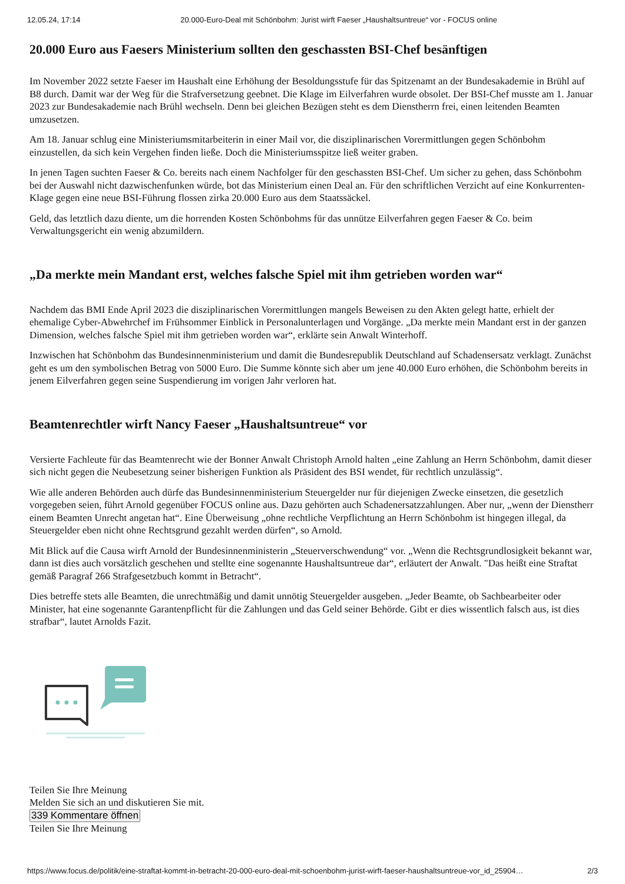12.05.24, 17:14 20.000-Euro-Deal mit Schönbohm: Jurist wirft Faeser „Haushaltsuntreue“ vor - FOCUS online
20.000 Euro aus Faesers Ministerium sollten den geschassten BSI-Chef besänftigen
Im November 2022 setzte Faeser im Haushalt eine Erhöhung der Besoldungsstufe für das Spitzenamt an der Bundesakademie in Brühl auf B8 durch. Damit war der Weg für die Strafversetzung geebnet. Die Klage im Eilverfahren wurde obsolet. Der BSI-Chef musste am 1. Januar 2023 zur Bundesakademie nach Brühl wechseln. Denn bei gleichen Bezügen steht es dem Dienstherrn frei, einen leitenden Beamten umzusetzen.
Am 18. Januar schlug eine Ministeriumsmitarbeiterin in einer Mail vor, die disziplinarischen Vorermittlungen gegen Schönbohm einzustellen, da sich kein Vergehen finden ließe. Doch die Ministeriumsspitze ließ weiter graben.
In jenen Tagen suchten Faeser & Co. bereits nach einem Nachfolger für den geschassten BSI-Chef. Um sicher zu gehen, dass Schönbohm bei der Auswahl nicht dazwischenfunken würde, bot das Ministerium einen Deal an. Für den schriftlichen Verzicht auf eine Konkurrenten-Klage gegen eine neue BSI-Führung flossen zirka 20.000 Euro aus dem Staatssäckel.
Geld, das letztlich dazu diente, um die horrenden Kosten Schönbohms für das unnütze Eilverfahren gegen Faeser & Co. beim Verwaltungsgericht ein wenig abzumildern.
„Da merkte mein Mandant erst, welches falsche Spiel mit ihm getrieben worden war“
Nachdem das BMI Ende April 2023 die disziplinarischen Vorermittlungen mangels Beweisen zu den Akten gelegt hatte, erhielt der ehemalige Cyber-Abwehrchef im Frühsommer Einblick in Personalunterlagen und Vorgänge. „Da merkte mein Mandant erst in der ganzen Dimension, welches falsche Spiel mit ihm getrieben worden war“, erklärte sein Anwalt Winterhoff.
Inzwischen hat Schönbohm das Bundesinnenministerium und damit die Bundesrepublik Deutschland auf Schadensersatz verklagt. Zunächst geht es um den symbolischen Betrag von 5000 Euro. Die Summe könnte sich aber um jene 40.000 Euro erhöhen, die Schönbohm bereits in jenem Eilverfahren gegen seine Suspendierung im vorigen Jahr verloren hat.
Beamtenrechtler wirft Nancy Faeser „Haushaltsuntreue“ vor
Versierte Fachleute für das Beamtenrecht wie der Bonner Anwalt Christoph Arnold halten „eine Zahlung an Herrn Schönbohm, damit dieser sich nicht gegen die Neubesetzung seiner bisherigen Funktion als Präsident des BSI wendet, für rechtlich unzulässig“.
Wie alle anderen Behörden auch dürfe das Bundesinnenministerium Steuergelder nur für diejenigen Zwecke einsetzen, die gesetzlich vorgegeben seien, führt Arnold gegenüber FOCUS online aus. Dazu gehörten auch Schadenersatzzahlungen. Aber nur, „wenn der Dienstherr einem Beamten Unrecht angetan hat“. Eine Überweisung „ohne rechtliche Verpflichtung an Herrn Schönbohm ist hingegen illegal, da Steuergelder eben nicht ohne Rechtsgrund gezahlt werden dürfen“, so Arnold.
Mit Blick auf die Causa wirft Arnold der Bundesinnenministerin „Steuerverschwendung“ vor. „Wenn die Rechtsgrundlosigkeit bekannt war, dann ist dies auch vorsätzlich geschehen und stellte eine sogenannte Haushaltsuntreue dar“, erläutert der Anwalt. "Das heißt eine Straftat gemäß Paragraf 266 Strafgesetzbuch kommt in Betracht“.
Dies betreffe stets alle Beamten, die unrechtmäßig und damit unnötig Steuergelder ausgeben. „Jeder Beamte, ob Sachbearbeiter oder Minister, hat eine sogenannte Garantenpflicht für die Zahlungen und das Geld seiner Behörde. Gibt er dies wissentlich falsch aus, ist dies strafbar“, lautet Arnolds Fazit.
Teilen Sie Ihre Meinung
Melden Sie sich an und diskutieren Sie mit.
339 Kommentare öffnen
Teilen Sie Ihre Meinung
https://www.focus.de/politik/eine-straftat-kommt-in-betracht-20-000-euro-deal-mit-schoenbohm-jurist-wirft-faeser-haushaltsuntreue-vor_id_25904… 2/3